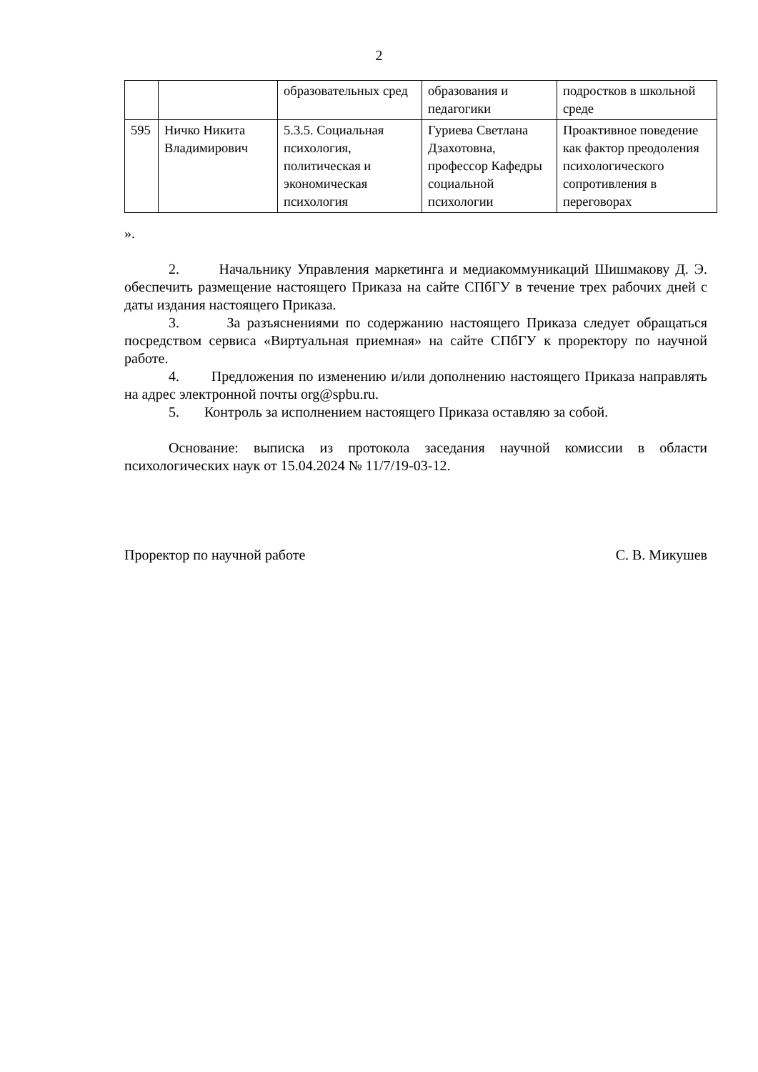2
| | | образовательных сред | образования и педагогики | подростков в школьной среде |
| 595 | Ничко Никита Владимирович | 5.3.5. Социальная психология, политическая и экономическая психология | Гуриева Светлана Дзахотовна, профессор Кафедры социальной психологии | Проактивное поведение как фактор преодоления психологического сопротивления в переговорах |
».
2. Начальнику Управления маркетинга и медиакоммуникаций Шишмакову Д. Э. обеспечить размещение настоящего Приказа на сайте СПбГУ в течение трех рабочих дней с даты издания настоящего Приказа.
3. За разъяснениями по содержанию настоящего Приказа следует обращаться посредством сервиса «Виртуальная приемная» на сайте СПбГУ к проректору по научной работе.
4. Предложения по изменению и/или дополнению настоящего Приказа направлять на адрес электронной почты org@spbu.ru.
5. Контроль за исполнением настоящего Приказа оставляю за собой.
Основание: выписка из протокола заседания научной комиссии в области психологических наук от 15.04.2024 № 11/7/19-03-12.
Проректор по научной работе С. В. Микушев